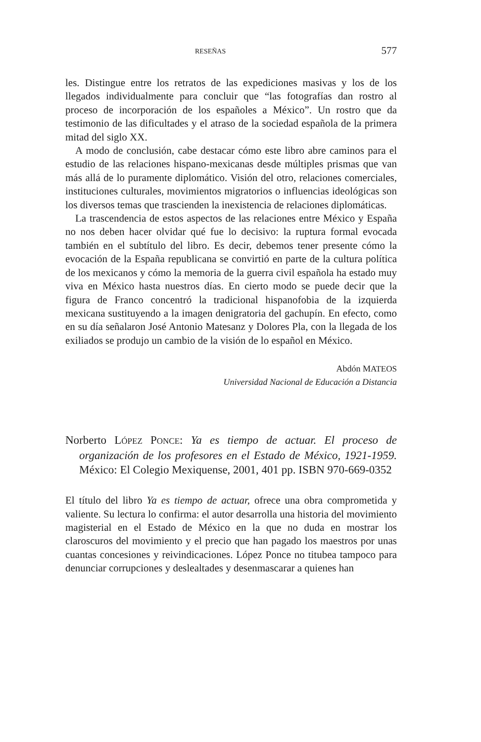RESEÑAS 577
les. Distingue entre los retratos de las expediciones masivas y los de los llegados individualmente para concluir que “las fotografías dan rostro al proceso de incorporación de los españoles a México”. Un rostro que da testimonio de las dificultades y el atraso de la sociedad española de la primera mitad del siglo XX.
A modo de conclusión, cabe destacar cómo este libro abre caminos para el estudio de las relaciones hispano-mexicanas desde múltiples prismas que van más allá de lo puramente diplomático. Visión del otro, relaciones comerciales, instituciones culturales, movimientos migratorios o influencias ideológicas son los diversos temas que trascienden la inexistencia de relaciones diplomáticas.
La trascendencia de estos aspectos de las relaciones entre México y España no nos deben hacer olvidar qué fue lo decisivo: la ruptura formal evocada también en el subtítulo del libro. Es decir, debemos tener presente cómo la evocación de la España republicana se convirtió en parte de la cultura política de los mexicanos y cómo la memoria de la guerra civil española ha estado muy viva en México hasta nuestros días. En cierto modo se puede decir que la figura de Franco concentró la tradicional hispanofobia de la izquierda mexicana sustituyendo a la imagen denigratoria del gachupín. En efecto, como en su día señalaron José Antonio Matesanz y Dolores Pla, con la llegada de los exiliados se produjo un cambio de la visión de lo español en México.
Abdón MATEOS
Universidad Nacional de Educación a Distancia
Norberto LÓPEZ PONCE: Ya es tiempo de actuar. El proceso de organización de los profesores en el Estado de México, 1921-1959. México: El Colegio Mexiquense, 2001, 401 pp. ISBN 970-669-0352
El título del libro Ya es tiempo de actuar, ofrece una obra comprometida y valiente. Su lectura lo confirma: el autor desarrolla una historia del movimiento magisterial en el Estado de México en la que no duda en mostrar los claroscuros del movimiento y el precio que han pagado los maestros por unas cuantas concesiones y reivindicaciones. López Ponce no titubea tampoco para denunciar corrupciones y deslealtades y desenmascarar a quienes han